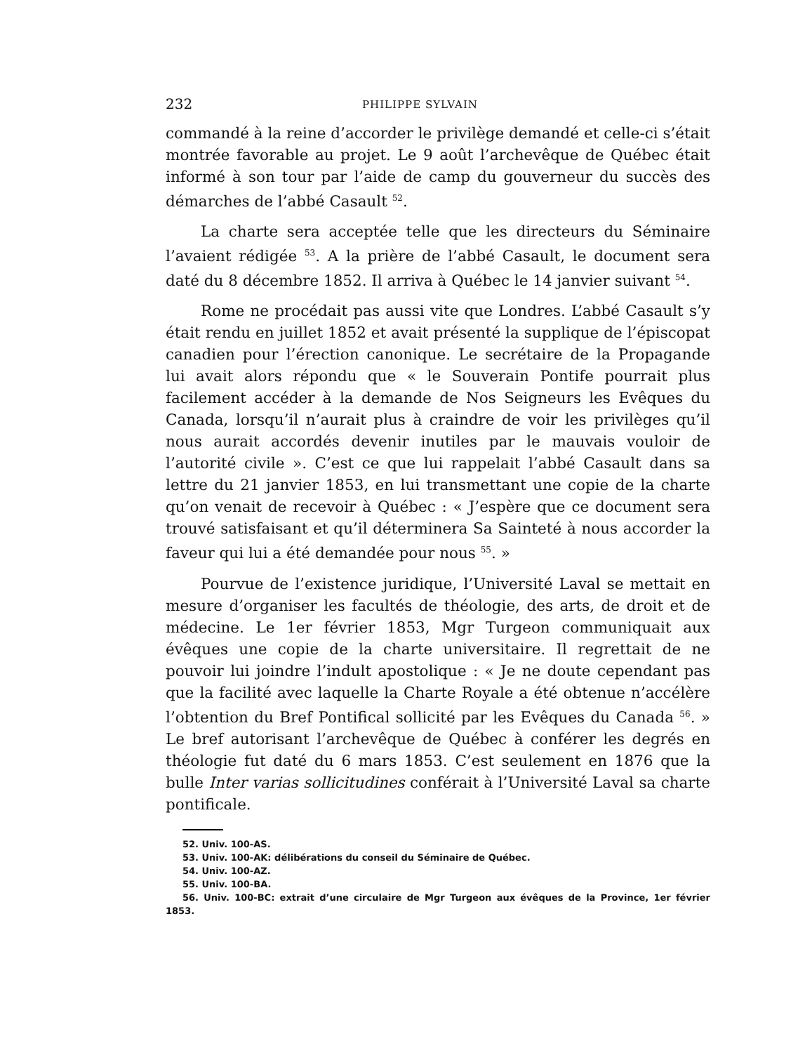232 PHILIPPE SYLVAIN
commandé à la reine d’accorder le privilège demandé et celle-ci s’était montrée favorable au projet. Le 9 août l’archevêque de Québec était informé à son tour par l’aide de camp du gouverneur du succès des démarches de l’abbé Casault <sup>52</sup>.
La charte sera acceptée telle que les directeurs du Séminaire l’avaient rédigée <sup>53</sup>. A la prière de l’abbé Casault, le document sera daté du 8 décembre 1852. Il arriva à Québec le 14 janvier suivant <sup>54</sup>.
Rome ne procédait pas aussi vite que Londres. L’abbé Casault s’y était rendu en juillet 1852 et avait présenté la supplique de l’épiscopat canadien pour l’érection canonique. Le secrétaire de la Propagande lui avait alors répondu que « le Souverain Pontife pourrait plus facilement accéder à la demande de Nos Seigneurs les Evêques du Canada, lorsqu’il n’aurait plus à craindre de voir les privilèges qu’il nous aurait accordés devenir inutiles par le mauvais vouloir de l’autorité civile ». C’est ce que lui rappelait l’abbé Casault dans sa lettre du 21 janvier 1853, en lui transmettant une copie de la charte qu’on venait de recevoir à Québec : « J’espère que ce document sera trouvé satisfaisant et qu’il déterminera Sa Sainteté à nous accorder la faveur qui lui a été demandée pour nous <sup>55</sup>. »
Pourvue de l’existence juridique, l’Université Laval se mettait en mesure d’organiser les facultés de théologie, des arts, de droit et de médecine. Le 1er février 1853, Mgr Turgeon communiquait aux évêques une copie de la charte universitaire. Il regrettait de ne pouvoir lui joindre l’indult apostolique : « Je ne doute cependant pas que la facilité avec laquelle la Charte Royale a été obtenue n’accélère l’obtention du Bref Pontifical sollicité par les Evêques du Canada <sup>56</sup>. » Le bref autorisant l’archevêque de Québec à conférer les degrés en théologie fut daté du 6 mars 1853. C’est seulement en 1876 que la bulle Inter varias sollicitudines conférait à l’Université Laval sa charte pontificale.
52. Univ. 100-AS.
53. Univ. 100-AK: délibérations du conseil du Séminaire de Québec.
54. Univ. 100-AZ.
55. Univ. 100-BA.
56. Univ. 100-BC: extrait d’une circulaire de Mgr Turgeon aux évêques de la Province, 1er février 1853.